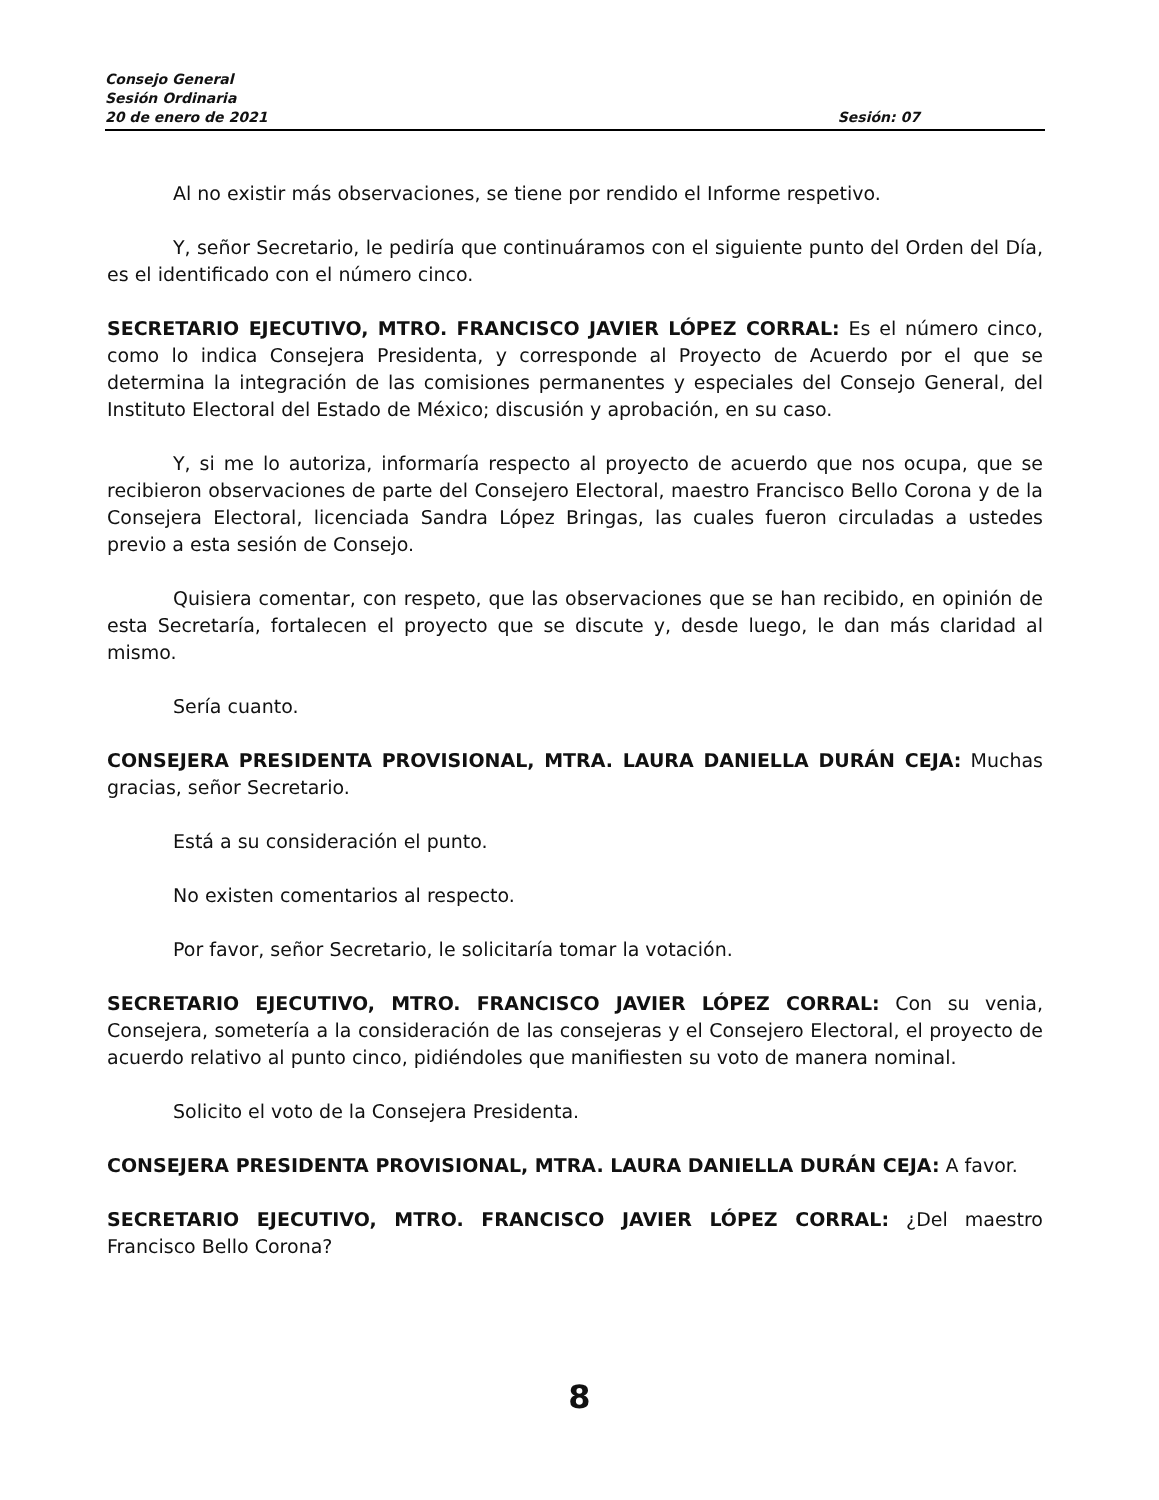Consejo General
Sesión Ordinaria
20 de enero de 2021 Sesión: 07
Al no existir más observaciones, se tiene por rendido el Informe respetivo.
Y, señor Secretario, le pediría que continuáramos con el siguiente punto del Orden del Día, es el identificado con el número cinco.
SECRETARIO EJECUTIVO, MTRO. FRANCISCO JAVIER LÓPEZ CORRAL: Es el número cinco, como lo indica Consejera Presidenta, y corresponde al Proyecto de Acuerdo por el que se determina la integración de las comisiones permanentes y especiales del Consejo General, del Instituto Electoral del Estado de México; discusión y aprobación, en su caso.
Y, si me lo autoriza, informaría respecto al proyecto de acuerdo que nos ocupa, que se recibieron observaciones de parte del Consejero Electoral, maestro Francisco Bello Corona y de la Consejera Electoral, licenciada Sandra López Bringas, las cuales fueron circuladas a ustedes previo a esta sesión de Consejo.
Quisiera comentar, con respeto, que las observaciones que se han recibido, en opinión de esta Secretaría, fortalecen el proyecto que se discute y, desde luego, le dan más claridad al mismo.
Sería cuanto.
CONSEJERA PRESIDENTA PROVISIONAL, MTRA. LAURA DANIELLA DURÁN CEJA: Muchas gracias, señor Secretario.
Está a su consideración el punto.
No existen comentarios al respecto.
Por favor, señor Secretario, le solicitaría tomar la votación.
SECRETARIO EJECUTIVO, MTRO. FRANCISCO JAVIER LÓPEZ CORRAL: Con su venia, Consejera, sometería a la consideración de las consejeras y el Consejero Electoral, el proyecto de acuerdo relativo al punto cinco, pidiéndoles que manifiesten su voto de manera nominal.
Solicito el voto de la Consejera Presidenta.
CONSEJERA PRESIDENTA PROVISIONAL, MTRA. LAURA DANIELLA DURÁN CEJA: A favor.
SECRETARIO EJECUTIVO, MTRO. FRANCISCO JAVIER LÓPEZ CORRAL: ¿Del maestro Francisco Bello Corona?
8